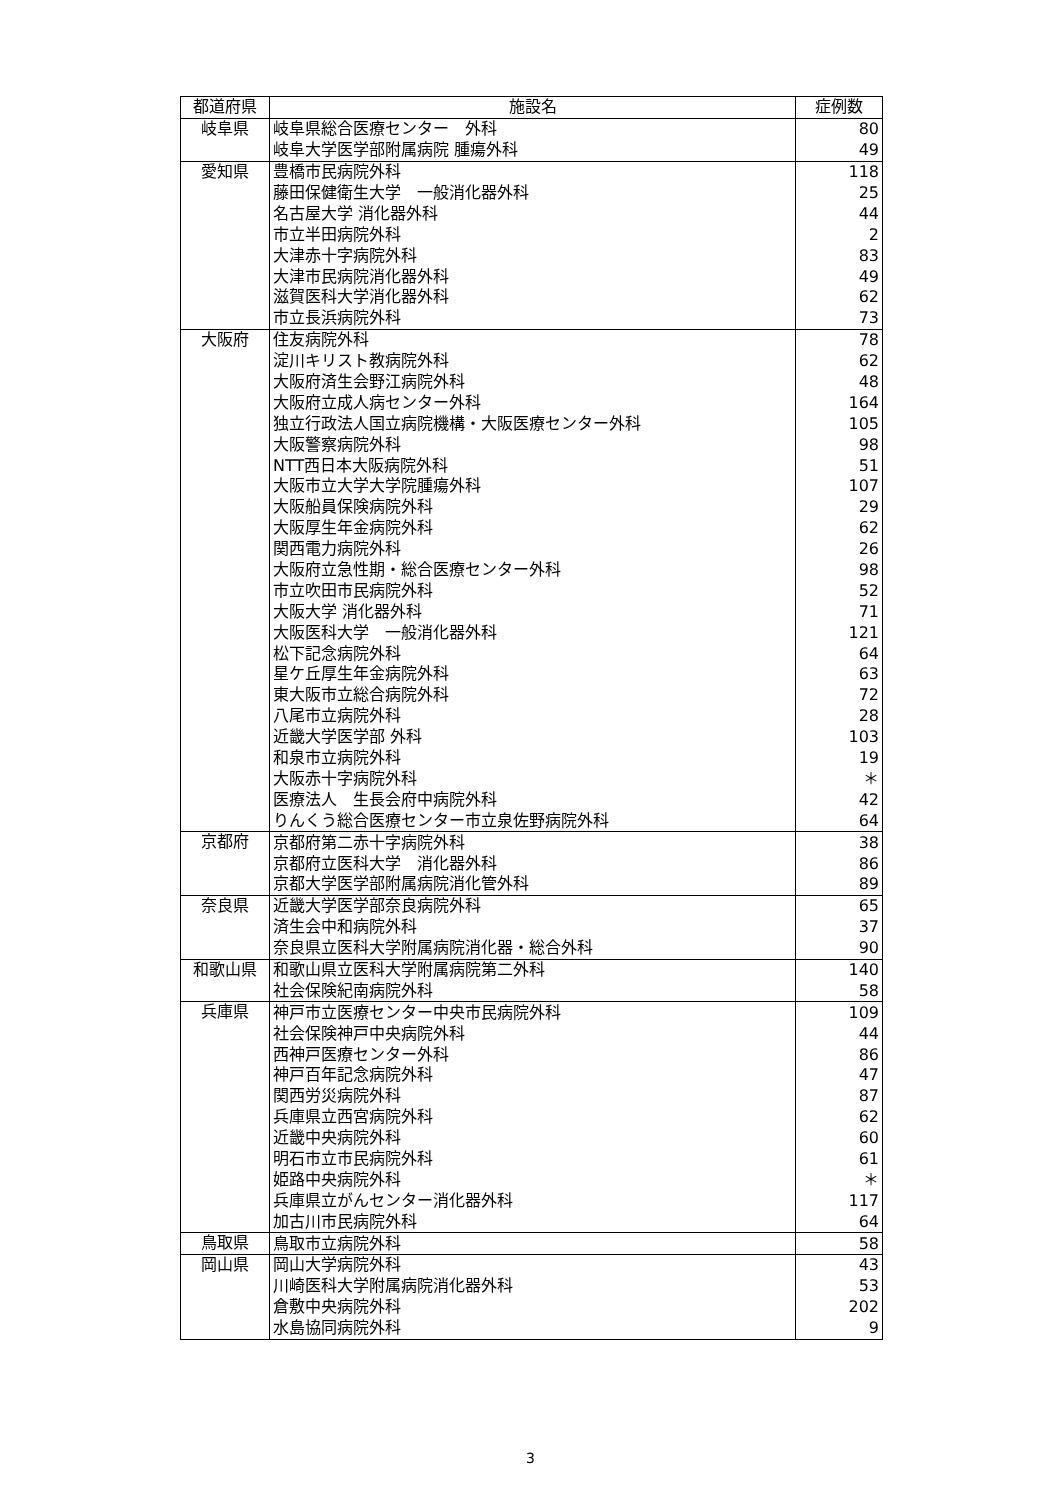| 都道府県 | 施設名 | 症例数 |
| --- | --- | --- |
| 岐阜県 | 岐阜県総合医療センター 外科 | 80 |
| | 岐阜大学医学部附属病院 腫瘍外科 | 49 |
| 愛知県 | 豊橋市民病院外科 | 118 |
| | 藤田保健衛生大学 一般消化器外科 | 25 |
| | 名古屋大学 消化器外科 | 44 |
| | 市立半田病院外科 | 2 |
| | 大津赤十字病院外科 | 83 |
| | 大津市民病院消化器外科 | 49 |
| | 滋賀医科大学消化器外科 | 62 |
| | 市立長浜病院外科 | 73 |
| 大阪府 | 住友病院外科 | 78 |
| | 淀川キリスト教病院外科 | 62 |
| | 大阪府済生会野江病院外科 | 48 |
| | 大阪府立成人病センター外科 | 164 |
| | 独立行政法人国立病院機構・大阪医療センター外科 | 105 |
| | 大阪警察病院外科 | 98 |
| | NTT西日本大阪病院外科 | 51 |
| | 大阪市立大学大学院腫瘍外科 | 107 |
| | 大阪船員保険病院外科 | 29 |
| | 大阪厚生年金病院外科 | 62 |
| | 関西電力病院外科 | 26 |
| | 大阪府立急性期・総合医療センター外科 | 98 |
| | 市立吹田市民病院外科 | 52 |
| | 大阪大学 消化器外科 | 71 |
| | 大阪医科大学 一般消化器外科 | 121 |
| | 松下記念病院外科 | 64 |
| | 星ケ丘厚生年金病院外科 | 63 |
| | 東大阪市立総合病院外科 | 72 |
| | 八尾市立病院外科 | 28 |
| | 近畿大学医学部 外科 | 103 |
| | 和泉市立病院外科 | 19 |
| | 大阪赤十字病院外科 | ＊ |
| | 医療法人 生長会府中病院外科 | 42 |
| | りんくう総合医療センター市立泉佐野病院外科 | 64 |
| 京都府 | 京都府第二赤十字病院外科 | 38 |
| | 京都府立医科大学 消化器外科 | 86 |
| | 京都大学医学部附属病院消化管外科 | 89 |
| 奈良県 | 近畿大学医学部奈良病院外科 | 65 |
| | 済生会中和病院外科 | 37 |
| | 奈良県立医科大学附属病院消化器・総合外科 | 90 |
| 和歌山県 | 和歌山県立医科大学附属病院第二外科 | 140 |
| | 社会保険紀南病院外科 | 58 |
| 兵庫県 | 神戸市立医療センター中央市民病院外科 | 109 |
| | 社会保険神戸中央病院外科 | 44 |
| | 西神戸医療センター外科 | 86 |
| | 神戸百年記念病院外科 | 47 |
| | 関西労災病院外科 | 87 |
| | 兵庫県立西宮病院外科 | 62 |
| | 近畿中央病院外科 | 60 |
| | 明石市立市民病院外科 | 61 |
| | 姫路中央病院外科 | ＊ |
| | 兵庫県立がんセンター消化器外科 | 117 |
| | 加古川市民病院外科 | 64 |
| 鳥取県 | 鳥取市立病院外科 | 58 |
| 岡山県 | 岡山大学病院外科 | 43 |
| | 川崎医科大学附属病院消化器外科 | 53 |
| | 倉敷中央病院外科 | 202 |
| | 水島協同病院外科 | 9 |
3